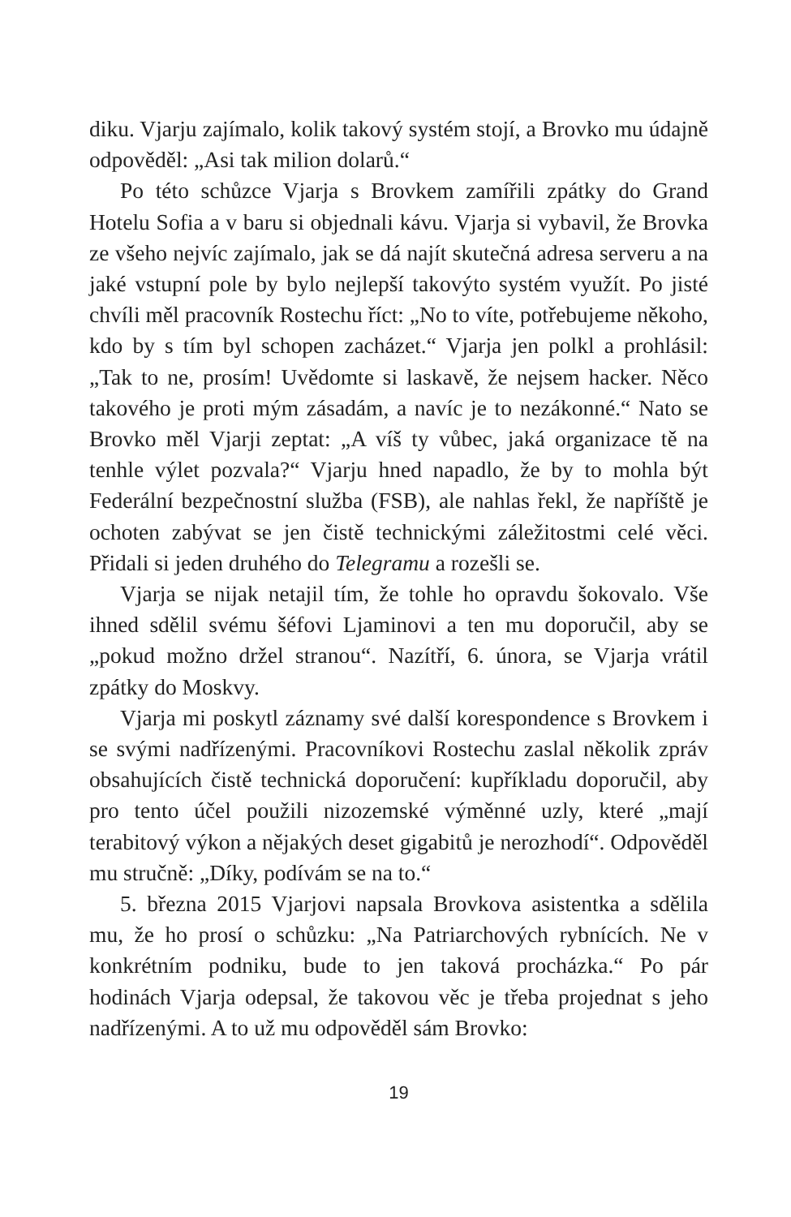diku. Vjarju zajímalo, kolik takový systém stojí, a Brovko mu údajně odpověděl: „Asi tak milion dolarů.“
Po této schůzce Vjarja s Brovkem zamířili zpátky do Grand Hotelu Sofia a v baru si objednali kávu. Vjarja si vybavil, že Brovka ze všeho nejvíc zajímalo, jak se dá najít skutečná adresa serveru a na jaké vstupní pole by bylo nejlepší takovýto systém využít. Po jisté chvíli měl pracovník Rostechu říct: „No to víte, potřebujeme někoho, kdo by s tím byl schopen zacházet.“ Vjarja jen polkl a prohlásil: „Tak to ne, prosím! Uvědomte si laskavě, že nejsem hacker. Něco takového je proti mým zásadám, a navíc je to nezákonné.“ Nato se Brovko měl Vjarji zeptat: „A víš ty vůbec, jaká organizace tě na tenhle výlet pozvala?“ Vjarju hned napadlo, že by to mohla být Federální bezpečnostní služba (FSB), ale nahlas řekl, že napříště je ochoten zabývat se jen čistě technickými záležitostmi celé věci. Přidali si jeden druhého do Telegramu a rozešli se.
Vjarja se nijak netajil tím, že tohle ho opravdu šokovalo. Vše ihned sdělil svému šéfovi Ljaminovi a ten mu doporučil, aby se „pokud možno držel stranou“. Nazítří, 6. února, se Vjarja vrátil zpátky do Moskvy.
Vjarja mi poskytl záznamy své další korespondence s Brovkem i se svými nadřízenými. Pracovníkovi Rostechu zaslal několik zpráv obsahujících čistě technická doporučení: kupříkladu doporučil, aby pro tento účel použili nizozemské výměnné uzly, které „mají terabitový výkon a nějakých deset gigabitů je nerozhodí“. Odpověděl mu stručně: „Díky, podívám se na to.“
5. března 2015 Vjarjovi napsala Brovkova asistentka a sdělila mu, že ho prosí o schůzku: „Na Patriarchových rybnících. Ne v konkrétním podniku, bude to jen taková procházka.“ Po pár hodinách Vjarja odepsal, že takovou věc je třeba projednat s jeho nadřízenými. A to už mu odpověděl sám Brovko:
19